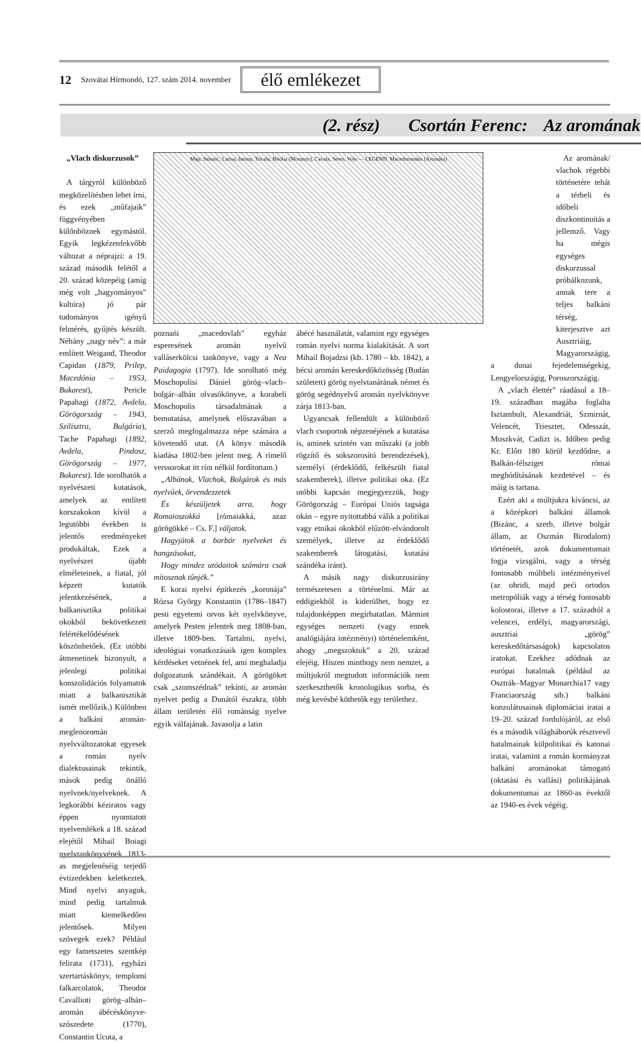12 Szovátai Hírmondó, 127. szám 2014. november élő emlékezet
(2. rész) Csortán Ferenc: Az aromának
„Vlach diskurzusok”
A tárgyról különböző megközelítésben lehet írni, és ezek „műfajaik” függvényében különböznek egymástól. Egyik legkézenfekvőbb változat a néprajzi: a 19. század második felétől a 20. század közepéig (amíg még volt „hagyományos” kultúra) jó pár tudományos igényű felmérés, gyűjtés készült. Néhány „nagy név”: a már említett Weigand, Theodor Capidan (1879, Prilep, Macedónia – 1953, Bukarest), Pericle Papahagi (1872, Avdela, Görögország – 1943, Szilisztra, Bulgária), Tache Papahagi (1892, Avdela, Pindosz, Görögország – 1977, Bukarest). Ide sorolhatók a nyelvészeti kutatások, amelyek az említett korszakokon kívül a legutóbbi években is jelentős eredményeket produkáltak, Ezek a nyelvészet újabb elméleteinek, a fiatal, jól képzett kutatók jelentkezésének, a balkanisztika politikai okokból bekövetkezett felértékelődésének köszönhetőek. (Ez utóbbi átmenetinek bizonyult, a jelenlegi politikai konszolidációs folyamatok miatt a balkanisztikát ismét mellőzik.) Különben a balkáni aromán-meglenoromán nyelvváltozatokat egyesek a román nyelv dialektusainak tekintik, mások pedig önálló nyelvnek/nyelveknek. A legkorábbi kéziratos vagy éppen nyomtatott nyelvemlékek a 18. század elejétől Mihail Boiagi nyelvtankönyvének 1813-as megjelenéséig terjedő évtizedekben keletkeztek. Mind nyelvi anyaguk, mind pedig tartalmuk miatt kiemelkedően jelentősek. Milyen szövegek ezek? Például egy fametszetes szentkép felirata (1731), egyházi szertartáskönyv, templomi falkarcolatok, Theodor Cavallioti görög–albán–aromán ábécéskönyve-szószedete (1770), Constantin Ucuta, a
Map: Salonic, Larisa, Ianina, Tricala, Bitolia (Monastir), Cavala, Seres, Volo — LEGEND. Macedoromâni (Aromâni)
poznańi „macedovlah” egyház esperesének aromán nyelvű valláserkölcsi tankönyve, vagy a Nea Paidagogia (1797). Ide sorolható még Moschopolisi Dániel görög–vlach–bolgár–albán olvasókönyve, a korabeli Moschopolis társadalmának a bemutatása, amelynek előszavában a szerző megfogalmazza népe számára a követendő utat. (A könyv második kiadása 1802-ben jelent meg. A rímelő verssorokat itt rím nélkül fordítottam.)
„Albánok, Vlachok, Bolgárok és más nyelvűek, örvendezzetek
És készüljetek arra, hogy Romaioszokká [rómaiakká, azaz görögökké – Cs. F.] váljatok.
Hagyjátok a barbár nyelveket és hangzásokat,
Hogy mindez utódaitok számára csak mítosznak tűnjék.”
E korai nyelvi építkezés „koronája” Rózsa György Konstantin (1786–1847) pesti egyetemi orvos két nyelvkönyve, amelyek Pesten jelentek meg 1808-ban, illetve 1809-ben. Tartalmi, nyelvi, ideológiai vonatkozásaik igen komplex kérdéseket vetnének fel, ami meghaladja dolgozatunk szándékait. A görögöket csak „szomszédnak” tekinti, az aromán nyelvet pedig a Dunától északra, több állam területén élő románság nyelve egyik válfajának. Javasolja a latin
ábécé használatát, valamint egy egységes román nyelvi norma kialakítását. A sort Mihail Bojadzsi (kb. 1780 – kb. 1842), a bécsi aromán kereskedőközösség (Budán született) görög nyelvtanárának német és görög segédnyelvű aromán nyelvkönyve zárja 1813-ban.
Ugyancsak fellendült a különböző vlach csoportok népzenéjének a kutatása is, aminek szintén van műszaki (a jobb rögzítő és sokszorosító berendezések), személyi (érdeklődő, felkészült fiatal szakemberek), illetve politikai oka. (Ez utóbbi kapcsán megjegyezzük, hogy Görögország – Európai Uniós tagsága okán – egyre nyitottabbá válik a politikai vagy etnikai okokból elűzött-elvándorolt személyek, illetve az érdeklődő szakemberek látogatási, kutatási szándéka iránt).
A másik nagy diskurzusirány természetesen a történelmi. Már az eddigiekből is kiderülhet, hogy ez tulajdonképpen megírhatatlan. Mármint egységes nemzeti (vagy ennek analógiájára intézményi) történelemként, ahogy „megszoktuk” a 20. század elejéig. Hiszen minthogy nem nemzet, a múltjukról megtudott információk nem szerkeszthetők kronologikus sorba, és még kevésbé köthetők egy területhez.
Az aromának/ vlachok régebbi történetére tehát a térbeli és időbeli diszkontinuitás a jellemző. Vagy ha mégis egységes diskurzussal próbálkozunk, annak tere a teljes balkáni térség, kiterjesztve azt Ausztriáig, Magyarországig,
a dunai fejedelemségekig, Lengyelországig, Poroszországig.
A „vlach élettér” ráadásul a 18–19. században magába foglalta Isztambult, Alexandriát, Szmirnát, Velencét, Triesztet, Odesszát, Moszkvát, Cadizt is. Időben pedig Kr. Előtt 180 körül kezdődne, a Balkán-félsziget római meghódításának kezdetével – és máig is tartana.
Ezért aki a múltjukra kíváncsi, az a középkori balkáni államok (Bizánc, a szerb, illetve bolgár állam, az Oszmán Birodalom) történetét, azok dokumentumait fogja vizsgálni, vagy a térség fontosabb múltbeli intézményeivel (az ohridi, majd peći ortodox metropóliák vagy a térség fontosabb kolostorai, illetve a 17. századtól a velencei, erdélyi, magyarországi, ausztriai „görög” kereskedőtársaságok) kapcsolatos iratokat. Ezekhez adódnak az európai hatalmak (például az Osztrák–Magyar Monarchia17 vagy Franciaország stb.) balkáni konzulátusainak diplomáciai iratai a 19–20. század fordulójáról, az első és a második világháborúk résztvevő hatalmainak külpolitikai és katonai iratai, valamint a román kormányzat balkáni arománokat támogató (oktatási és vallási) politikájának dokumentumai az 1860-as évektől az 1940-es évek végéig.